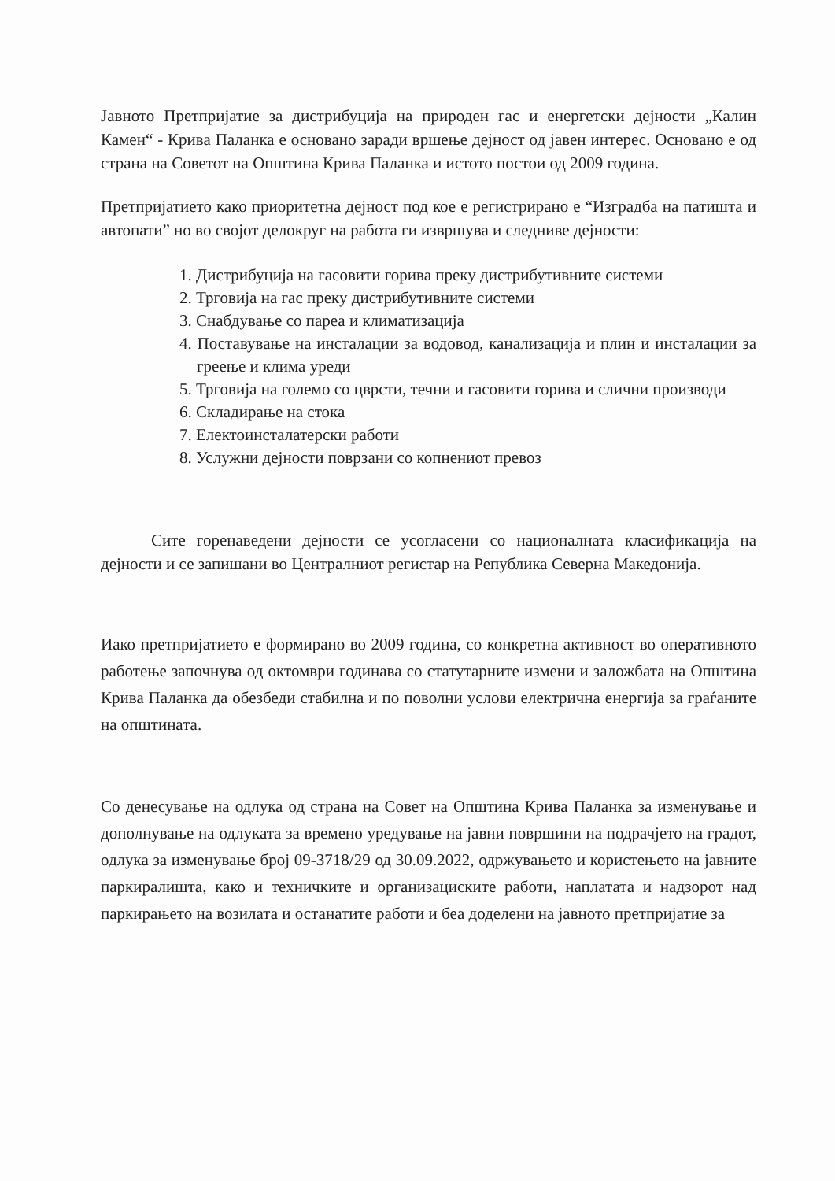Јавното Претпријатие за дистрибуција на природен гас и енергетски дејности „Калин Камен“ - Крива Паланка е основано заради вршење дејност од јавен интерес. Основано е од страна на Советот на Општина Крива Паланка и истото постои од 2009 година.
Претпријатието како приоритетна дејност под кое е регистрирано е “Изградба на патишта и автопати” но во својот делокруг на работа ги извршува и следниве дејности:
1. Дистрибуција на гасовити горива преку дистрибутивните системи
2. Трговија на гас преку дистрибутивните системи
3. Снабдување со пареа и климатизација
4. Поставување на инсталации за водовод, канализација и плин и инсталации за греење и клима уреди
5. Трговија на големо со цврсти, течни и гасовити горива и слични производи
6. Складирање на стока
7. Електоинсталатерски работи
8. Услужни дејности поврзани со копнениот превоз
Сите горенаведени дејности се усогласени со националната класификација на дејности и се запишани во Централниот регистар на Република Северна Македонија.
Иако претпријатието е формирано во 2009 година, со конкретна активност во оперативното работење започнува од октомври годинава со статутарните измени и заложбата на Општина Крива Паланка да обезбеди стабилна и по поволни услови електрична енергија за граѓаните на општината.
Со денесување на одлука од страна на Совет на Општина Крива Паланка за изменување и дополнување на одлуката за времено уредување на јавни површини на подрачјето на градот, одлука за изменување број 09-3718/29 од 30.09.2022, одржувањето и користењето на јавните паркиралишта, како и техничките и организациските работи, наплатата и надзорот над паркирањето на возилата и останатите работи и беа доделени на јавното претпријатие за